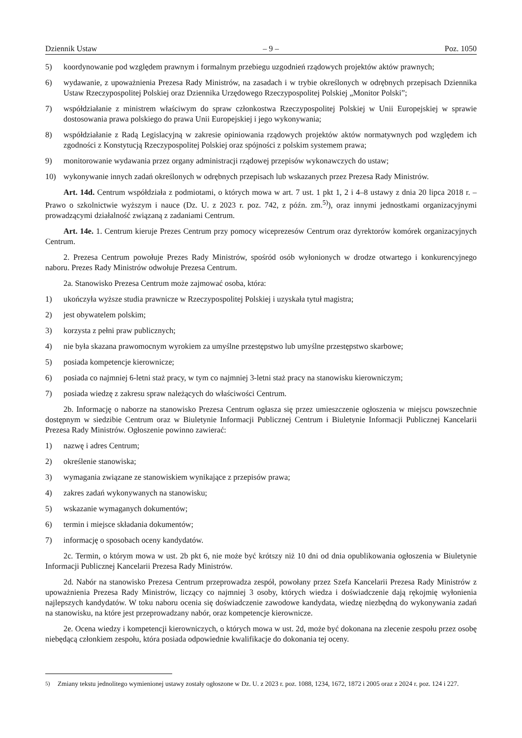Dziennik Ustaw – 9 – Poz. 1050
5) koordynowanie pod względem prawnym i formalnym przebiegu uzgodnień rządowych projektów aktów prawnych;
6) wydawanie, z upoważnienia Prezesa Rady Ministrów, na zasadach i w trybie określonych w odrębnych przepisach Dziennika Ustaw Rzeczypospolitej Polskiej oraz Dziennika Urzędowego Rzeczypospolitej Polskiej „Monitor Polski”;
7) współdziałanie z ministrem właściwym do spraw członkostwa Rzeczypospolitej Polskiej w Unii Europejskiej w sprawie dostosowania prawa polskiego do prawa Unii Europejskiej i jego wykonywania;
8) współdziałanie z Radą Legislacyjną w zakresie opiniowania rządowych projektów aktów normatywnych pod względem ich zgodności z Konstytucją Rzeczypospolitej Polskiej oraz spójności z polskim systemem prawa;
9) monitorowanie wydawania przez organy administracji rządowej przepisów wykonawczych do ustaw;
10) wykonywanie innych zadań określonych w odrębnych przepisach lub wskazanych przez Prezesa Rady Ministrów.
Art. 14d. Centrum współdziała z podmiotami, o których mowa w art. 7 ust. 1 pkt 1, 2 i 4–8 ustawy z dnia 20 lipca 2018 r. – Prawo o szkolnictwie wyższym i nauce (Dz. U. z 2023 r. poz. 742, z późn. zm.<sup>5)</sup>), oraz innymi jednostkami organizacyjnymi prowadzącymi działalność związaną z zadaniami Centrum.
Art. 14e. 1. Centrum kieruje Prezes Centrum przy pomocy wiceprezesów Centrum oraz dyrektorów komórek organizacyjnych Centrum.
2. Prezesa Centrum powołuje Prezes Rady Ministrów, spośród osób wyłonionych w drodze otwartego i konkurencyjnego naboru. Prezes Rady Ministrów odwołuje Prezesa Centrum.
2a. Stanowisko Prezesa Centrum może zajmować osoba, która:
1) ukończyła wyższe studia prawnicze w Rzeczypospolitej Polskiej i uzyskała tytuł magistra;
2) jest obywatelem polskim;
3) korzysta z pełni praw publicznych;
4) nie była skazana prawomocnym wyrokiem za umyślne przestępstwo lub umyślne przestępstwo skarbowe;
5) posiada kompetencje kierownicze;
6) posiada co najmniej 6-letni staż pracy, w tym co najmniej 3-letni staż pracy na stanowisku kierowniczym;
7) posiada wiedzę z zakresu spraw należących do właściwości Centrum.
2b. Informację o naborze na stanowisko Prezesa Centrum ogłasza się przez umieszczenie ogłoszenia w miejscu powszechnie dostępnym w siedzibie Centrum oraz w Biuletynie Informacji Publicznej Centrum i Biuletynie Informacji Publicznej Kancelarii Prezesa Rady Ministrów. Ogłoszenie powinno zawierać:
1) nazwę i adres Centrum;
2) określenie stanowiska;
3) wymagania związane ze stanowiskiem wynikające z przepisów prawa;
4) zakres zadań wykonywanych na stanowisku;
5) wskazanie wymaganych dokumentów;
6) termin i miejsce składania dokumentów;
7) informację o sposobach oceny kandydatów.
2c. Termin, o którym mowa w ust. 2b pkt 6, nie może być krótszy niż 10 dni od dnia opublikowania ogłoszenia w Biuletynie Informacji Publicznej Kancelarii Prezesa Rady Ministrów.
2d. Nabór na stanowisko Prezesa Centrum przeprowadza zespół, powołany przez Szefa Kancelarii Prezesa Rady Ministrów z upoważnienia Prezesa Rady Ministrów, liczący co najmniej 3 osoby, których wiedza i doświadczenie dają rękojmię wyłonienia najlepszych kandydatów. W toku naboru ocenia się doświadczenie zawodowe kandydata, wiedzę niezbędną do wykonywania zadań na stanowisku, na które jest przeprowadzany nabór, oraz kompetencje kierownicze.
2e. Ocena wiedzy i kompetencji kierowniczych, o których mowa w ust. 2d, może być dokonana na zlecenie zespołu przez osobę niebędącą członkiem zespołu, która posiada odpowiednie kwalifikacje do dokonania tej oceny.
<sup>5)</sup> Zmiany tekstu jednolitego wymienionej ustawy zostały ogłoszone w Dz. U. z 2023 r. poz. 1088, 1234, 1672, 1872 i 2005 oraz z 2024 r. poz. 124 i 227.